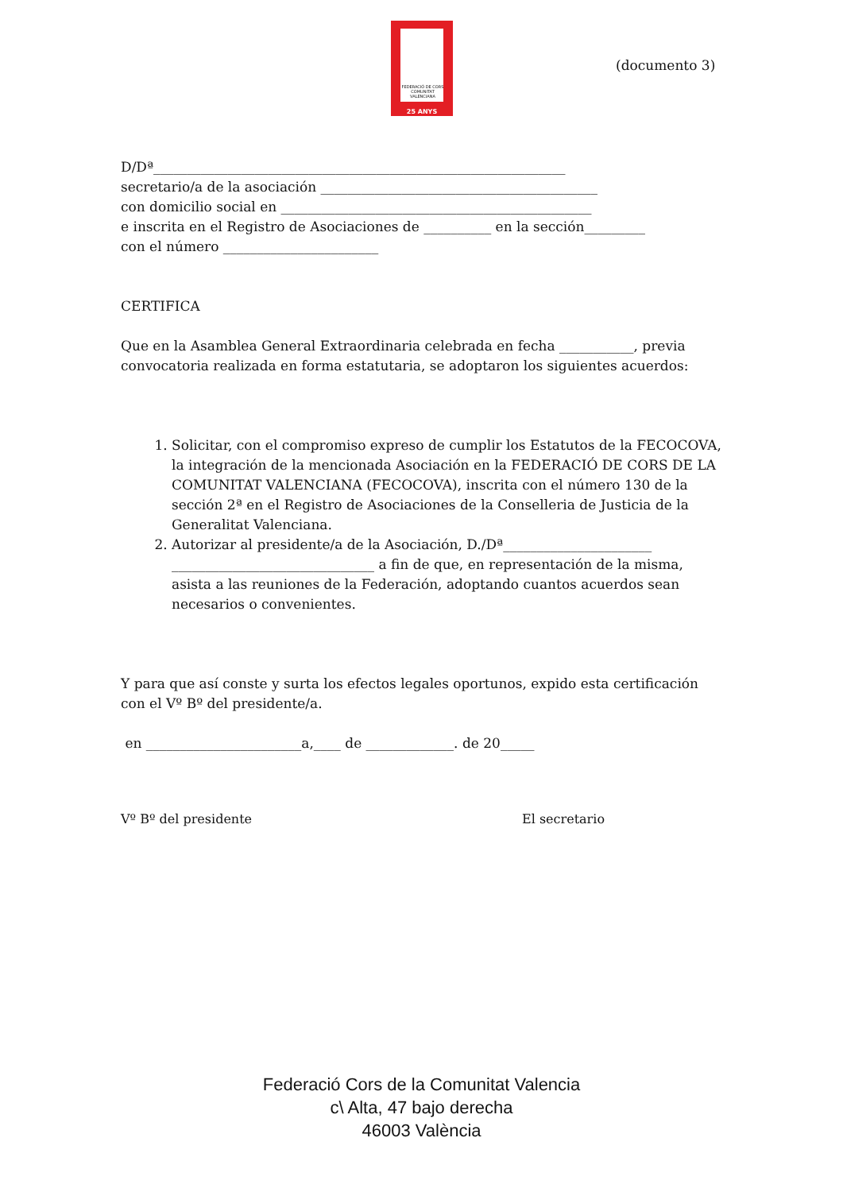FEDERACIÓ DE CORS COMUNITAT VALENCIANA
25 ANYS
(documento 3)
D/Dª_____________________________________________________________
secretario/a de la asociación _________________________________________
con domicilio social en ______________________________________________
e inscrita en el Registro de Asociaciones de __________ en la sección_________
con el número _______________________
CERTIFICA
Que en la Asamblea General Extraordinaria celebrada en fecha ___________, previa convocatoria realizada en forma estatutaria, se adoptaron los siguientes acuerdos:
1. Solicitar, con el compromiso expreso de cumplir los Estatutos de la FECOCOVA, la integración de la mencionada Asociación en la FEDERACIÓ DE CORS DE LA COMUNITAT VALENCIANA (FECOCOVA), inscrita con el número 130 de la sección 2ª en el Registro de Asociaciones de la Conselleria de Justicia de la Generalitat Valenciana.
2. Autorizar al presidente/a de la Asociación, D./Dª______________________ ______________________________ a fin de que, en representación de la misma, asista a las reuniones de la Federación, adoptando cuantos acuerdos sean necesarios o convenientes.
Y para que así conste y surta los efectos legales oportunos, expido esta certificación con el Vº Bº del presidente/a.
en _______________________a,____ de _____________. de 20_____
Vº Bº del presidente El secretario
Federació Cors de la Comunitat Valencia
c\ Alta, 47 bajo derecha
46003 València